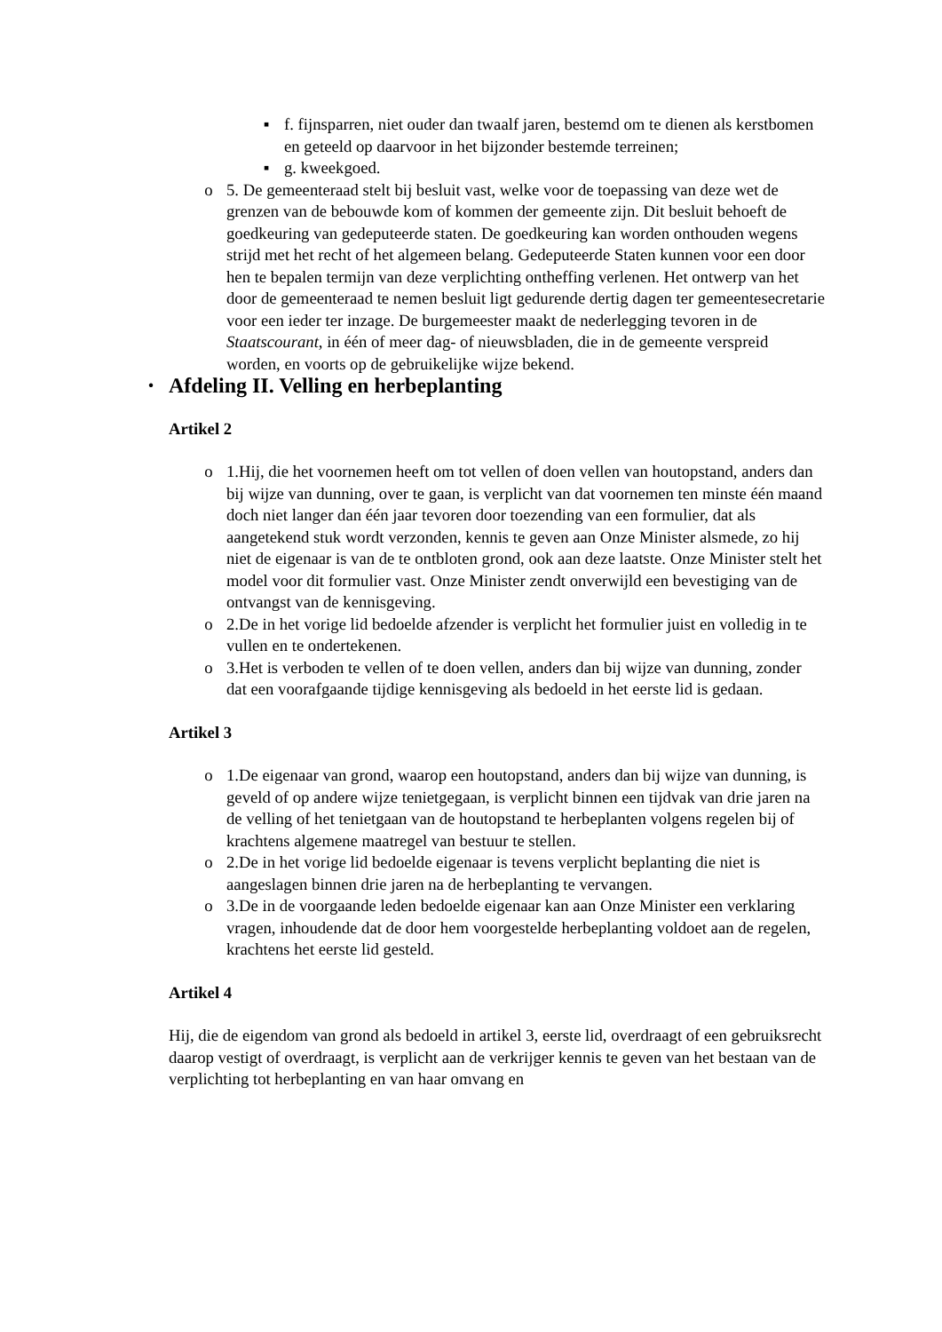▪ f. fijnsparren, niet ouder dan twaalf jaren, bestemd om te dienen als kerstbomen en geteeld op daarvoor in het bijzonder bestemde terreinen;
▪ g. kweekgoed.
o 5. De gemeenteraad stelt bij besluit vast, welke voor de toepassing van deze wet de grenzen van de bebouwde kom of kommen der gemeente zijn. Dit besluit behoeft de goedkeuring van gedeputeerde staten. De goedkeuring kan worden onthouden wegens strijd met het recht of het algemeen belang. Gedeputeerde Staten kunnen voor een door hen te bepalen termijn van deze verplichting ontheffing verlenen. Het ontwerp van het door de gemeenteraad te nemen besluit ligt gedurende dertig dagen ter gemeentesecretarie voor een ieder ter inzage. De burgemeester maakt de nederlegging tevoren in de Staatscourant, in één of meer dag- of nieuwsbladen, die in de gemeente verspreid worden, en voorts op de gebruikelijke wijze bekend.
•
Afdeling II. Velling en herbeplanting
Artikel 2
o 1.Hij, die het voornemen heeft om tot vellen of doen vellen van houtopstand, anders dan bij wijze van dunning, over te gaan, is verplicht van dat voornemen ten minste één maand doch niet langer dan één jaar tevoren door toezending van een formulier, dat als aangetekend stuk wordt verzonden, kennis te geven aan Onze Minister alsmede, zo hij niet de eigenaar is van de te ontbloten grond, ook aan deze laatste. Onze Minister stelt het model voor dit formulier vast. Onze Minister zendt onverwijld een bevestiging van de ontvangst van de kennisgeving.
o 2.De in het vorige lid bedoelde afzender is verplicht het formulier juist en volledig in te vullen en te ondertekenen.
o 3.Het is verboden te vellen of te doen vellen, anders dan bij wijze van dunning, zonder dat een voorafgaande tijdige kennisgeving als bedoeld in het eerste lid is gedaan.
Artikel 3
o 1.De eigenaar van grond, waarop een houtopstand, anders dan bij wijze van dunning, is geveld of op andere wijze tenietgegaan, is verplicht binnen een tijdvak van drie jaren na de velling of het tenietgaan van de houtopstand te herbeplanten volgens regelen bij of krachtens algemene maatregel van bestuur te stellen.
o 2.De in het vorige lid bedoelde eigenaar is tevens verplicht beplanting die niet is aangeslagen binnen drie jaren na de herbeplanting te vervangen.
o 3.De in de voorgaande leden bedoelde eigenaar kan aan Onze Minister een verklaring vragen, inhoudende dat de door hem voorgestelde herbeplanting voldoet aan de regelen, krachtens het eerste lid gesteld.
Artikel 4
Hij, die de eigendom van grond als bedoeld in artikel 3, eerste lid, overdraagt of een gebruiksrecht daarop vestigt of overdraagt, is verplicht aan de verkrijger kennis te geven van het bestaan van de verplichting tot herbeplanting en van haar omvang en